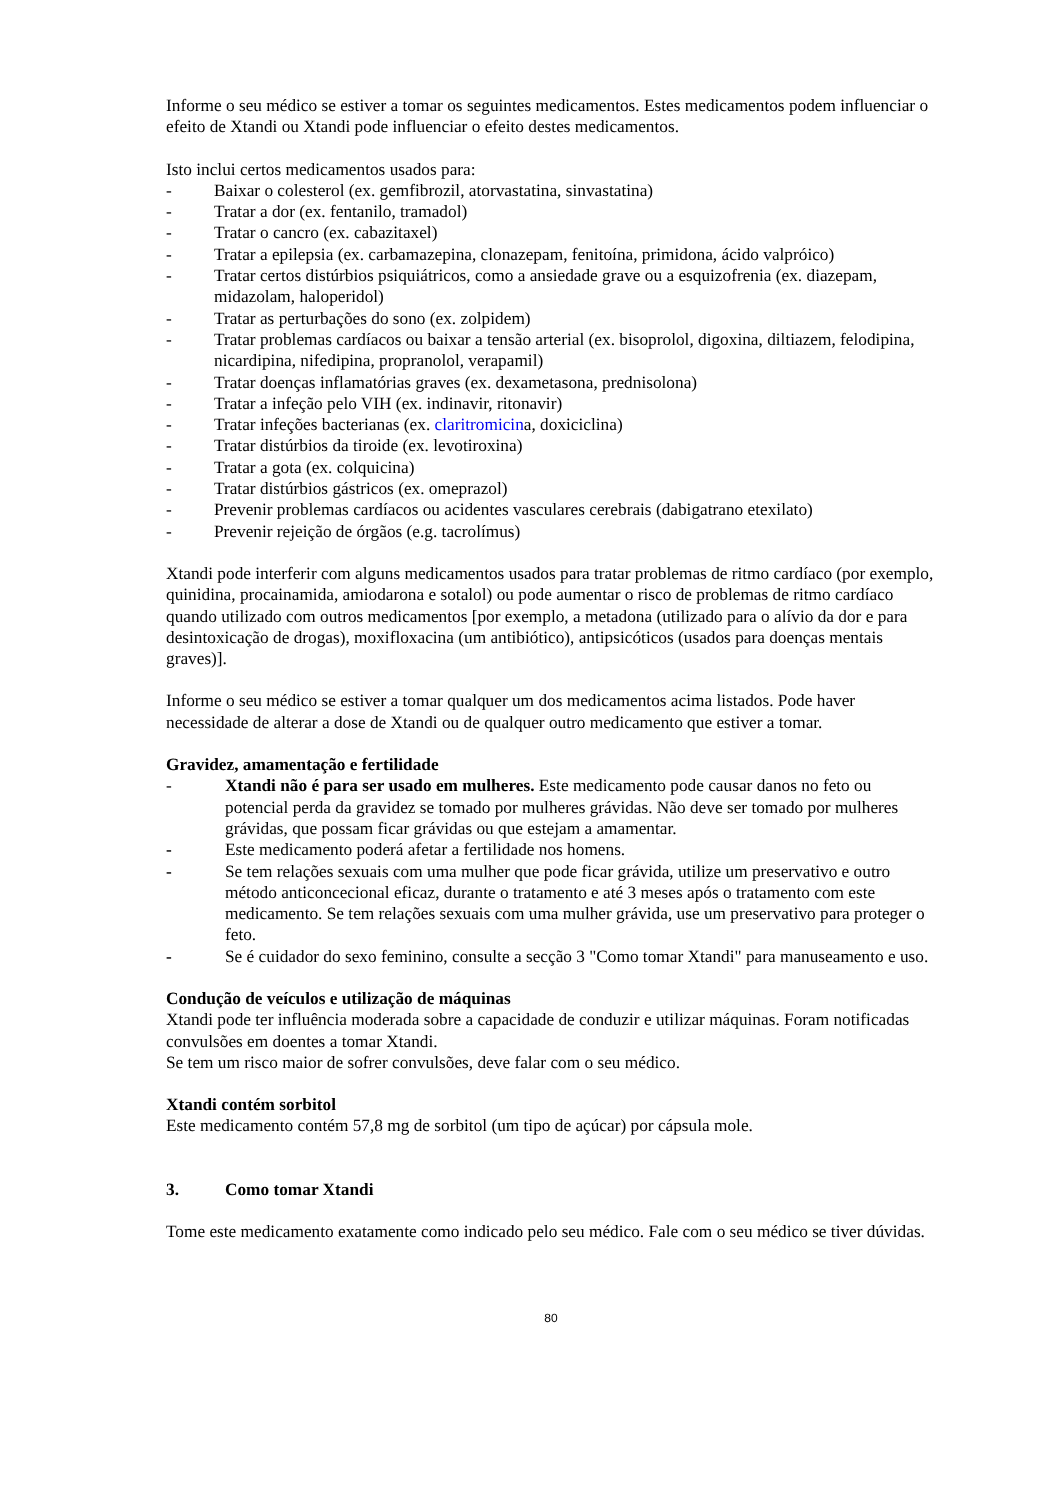Informe o seu médico se estiver a tomar os seguintes medicamentos. Estes medicamentos podem influenciar o efeito de Xtandi ou Xtandi pode influenciar o efeito destes medicamentos.
Isto inclui certos medicamentos usados para:
- Baixar o colesterol (ex. gemfibrozil, atorvastatina, sinvastatina)
- Tratar a dor (ex. fentanilo, tramadol)
- Tratar o cancro (ex. cabazitaxel)
- Tratar a epilepsia (ex. carbamazepina, clonazepam, fenitoína, primidona, ácido valpróico)
- Tratar certos distúrbios psiquiátricos, como a ansiedade grave ou a esquizofrenia (ex. diazepam, midazolam, haloperidol)
- Tratar as perturbações do sono (ex. zolpidem)
- Tratar problemas cardíacos ou baixar a tensão arterial (ex. bisoprolol, digoxina, diltiazem, felodipina, nicardipina, nifedipina, propranolol, verapamil)
- Tratar doenças inflamatórias graves (ex. dexametasona, prednisolona)
- Tratar a infeção pelo VIH (ex. indinavir, ritonavir)
- Tratar infeções bacterianas (ex. claritromicina, doxiciclina)
- Tratar distúrbios da tiroide (ex. levotiroxina)
- Tratar a gota (ex. colquicina)
- Tratar distúrbios gástricos (ex. omeprazol)
- Prevenir problemas cardíacos ou acidentes vasculares cerebrais (dabigatrano etexilato)
- Prevenir rejeição de órgãos (e.g. tacrolímus)
Xtandi pode interferir com alguns medicamentos usados para tratar problemas de ritmo cardíaco (por exemplo, quinidina, procainamida, amiodarona e sotalol) ou pode aumentar o risco de problemas de ritmo cardíaco quando utilizado com outros medicamentos [por exemplo, a metadona (utilizado para o alívio da dor e para desintoxicação de drogas), moxifloxacina (um antibiótico), antipsicóticos (usados para doenças mentais graves)].
Informe o seu médico se estiver a tomar qualquer um dos medicamentos acima listados. Pode haver necessidade de alterar a dose de Xtandi ou de qualquer outro medicamento que estiver a tomar.
Gravidez, amamentação e fertilidade
- Xtandi não é para ser usado em mulheres. Este medicamento pode causar danos no feto ou potencial perda da gravidez se tomado por mulheres grávidas. Não deve ser tomado por mulheres grávidas, que possam ficar grávidas ou que estejam a amamentar.
- Este medicamento poderá afetar a fertilidade nos homens.
- Se tem relações sexuais com uma mulher que pode ficar grávida, utilize um preservativo e outro método anticoncecional eficaz, durante o tratamento e até 3 meses após o tratamento com este medicamento. Se tem relações sexuais com uma mulher grávida, use um preservativo para proteger o feto.
- Se é cuidador do sexo feminino, consulte a secção 3 "Como tomar Xtandi" para manuseamento e uso.
Condução de veículos e utilização de máquinas
Xtandi pode ter influência moderada sobre a capacidade de conduzir e utilizar máquinas. Foram notificadas convulsões em doentes a tomar Xtandi.
Se tem um risco maior de sofrer convulsões, deve falar com o seu médico.
Xtandi contém sorbitol
Este medicamento contém 57,8 mg de sorbitol (um tipo de açúcar) por cápsula mole.
3. Como tomar Xtandi
Tome este medicamento exatamente como indicado pelo seu médico. Fale com o seu médico se tiver dúvidas.
80